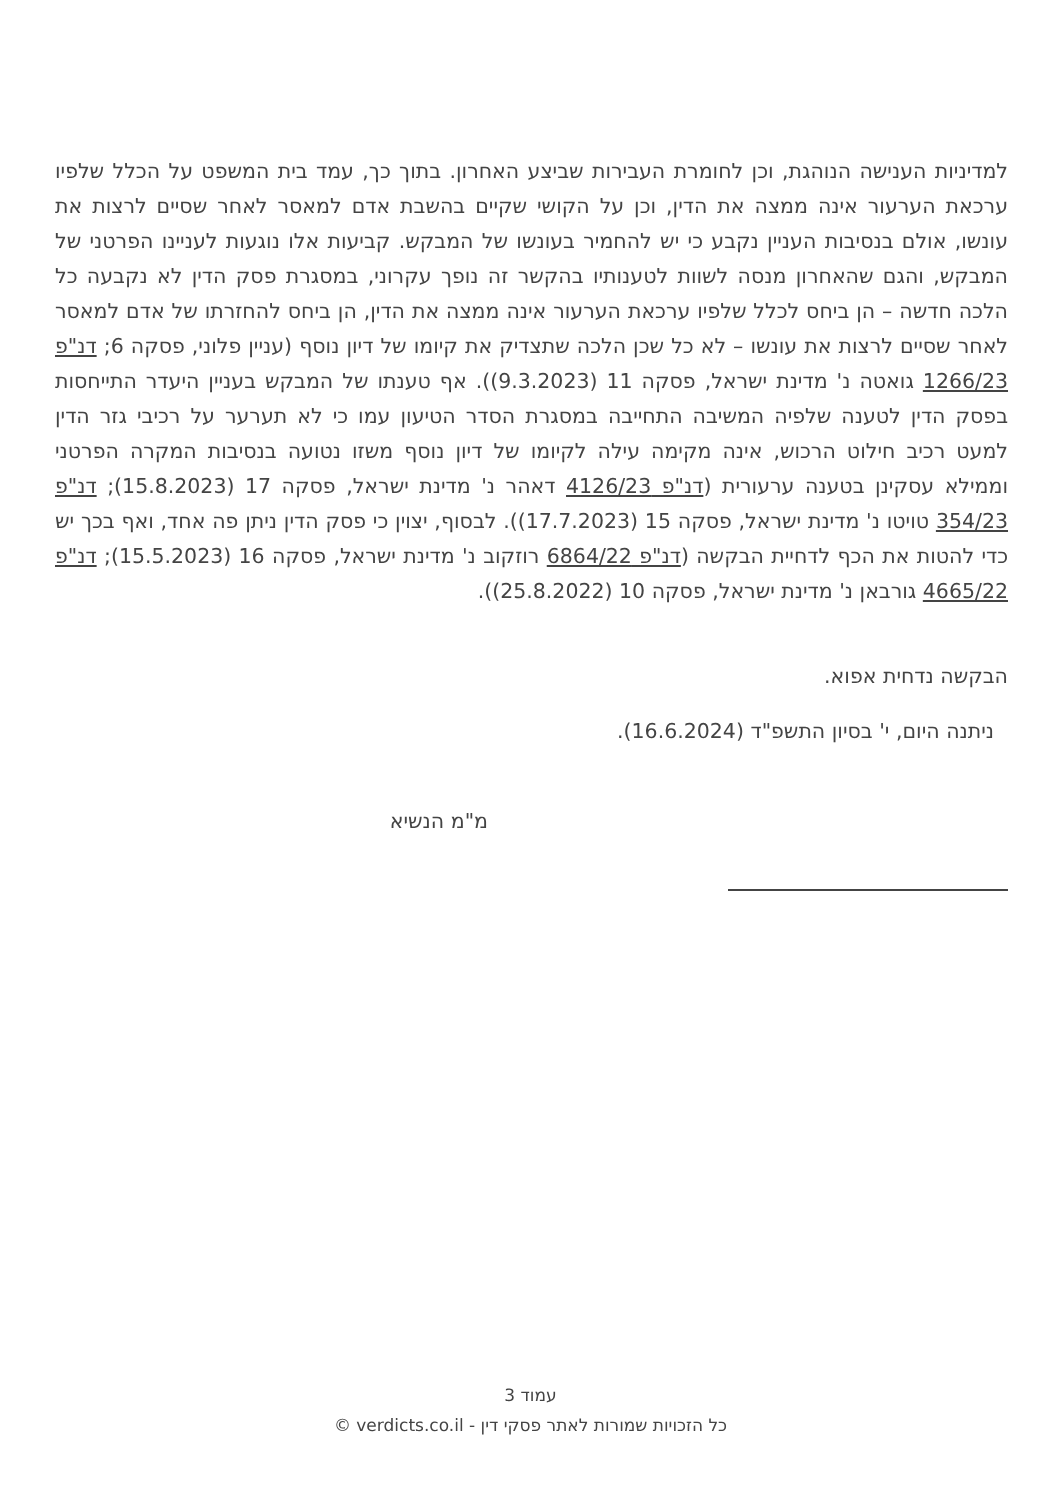למדיניות הענישה הנוהגת, וכן לחומרת העבירות שביצע האחרון. בתוך כך, עמד בית המשפט על הכלל שלפיו ערכאת הערעור אינה ממצה את הדין, וכן על הקושי שקיים בהשבת אדם למאסר לאחר שסיים לרצות את עונשו, אולם בנסיבות העניין נקבע כי יש להחמיר בעונשו של המבקש. קביעות אלו נוגעות לעניינו הפרטני של המבקש, והגם שהאחרון מנסה לשוות לטענותיו בהקשר זה נופך עקרוני, במסגרת פסק הדין לא נקבעה כל הלכה חדשה – הן ביחס לכלל שלפיו ערכאת הערעור אינה ממצה את הדין, הן ביחס להחזרתו של אדם למאסר לאחר שסיים לרצות את עונשו – לא כל שכן הלכה שתצדיק את קיומו של דיון נוסף (עניין פלוני, פסקה 6; דנ"פ 1266/23 גואטה נ' מדינת ישראל, פסקה 11 (9.3.2023)). אף טענתו של המבקש בעניין היעדר התייחסות בפסק הדין לטענה שלפיה המשיבה התחייבה במסגרת הסדר הטיעון עמו כי לא תערער על רכיבי גזר הדין למעט רכיב חילוט הרכוש, אינה מקימה עילה לקיומו של דיון נוסף משזו נטועה בנסיבות המקרה הפרטני וממילא עסקינן בטענה ערעורית (דנ"פ 4126/23 דאהר נ' מדינת ישראל, פסקה 17 (15.8.2023); דנ"פ 354/23 טויטו נ' מדינת ישראל, פסקה 15 (17.7.2023)). לבסוף, יצוין כי פסק הדין ניתן פה אחד, ואף בכך יש כדי להטות את הכף לדחיית הבקשה (דנ"פ 6864/22 רוזקוב נ' מדינת ישראל, פסקה 16 (15.5.2023); דנ"פ 4665/22 גורבאן נ' מדינת ישראל, פסקה 10 (25.8.2022)).
הבקשה נדחית אפוא.
ניתנה היום, י' בסיון התשפ"ד (16.6.2024).
מ"מ הנשיא
עמוד 3
כל הזכויות שמורות לאתר פסקי דין - verdicts.co.il ©